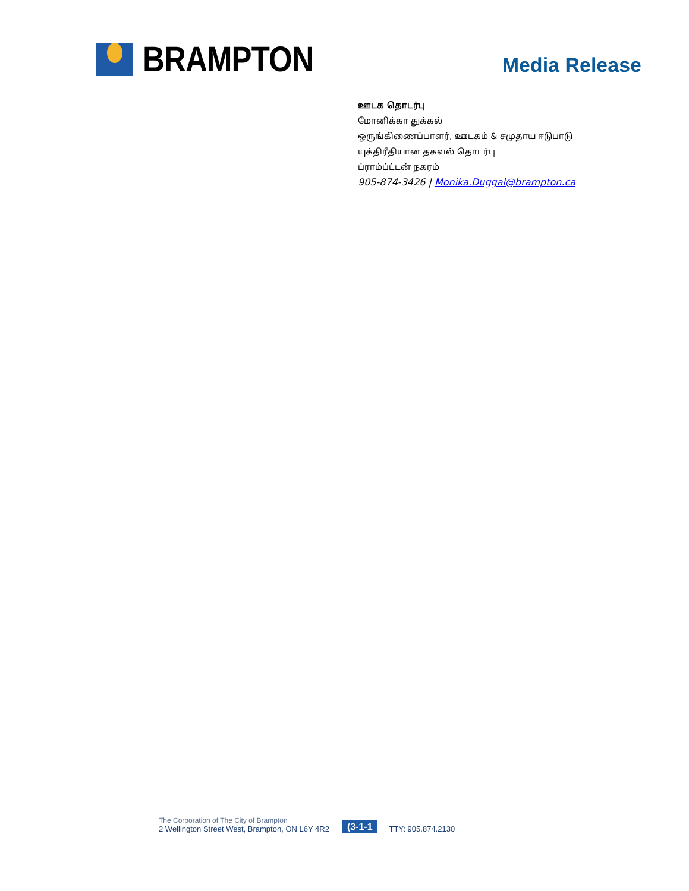BRAMPTON
Media Release
ஊடக தொடர்பு
மோனிக்கா துக்கல்
ஒருங்கிணைப்பாளர், ஊடகம் & சமுதாய ஈடுபாடு
யுக்திரீதியான தகவல் தொடர்பு
ப்ராம்ப்ட்டன் நகரம்
905-874-3426 | Monika.Duggal@brampton.ca
The Corporation of The City of Brampton
2 Wellington Street West, Brampton, ON L6Y 4R2
(3-1-1
TTY: 905.874.2130